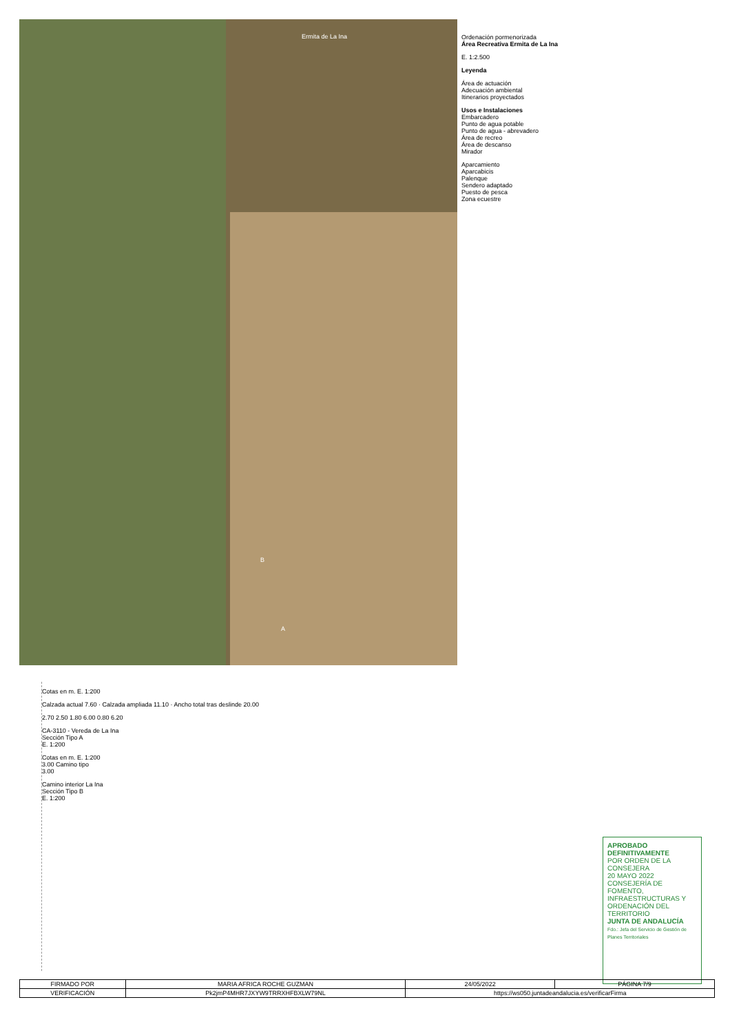Ermita de La Ina
A
B
Ordenación pormenorizada
Área Recreativa Ermita de La Ina
E. 1:2.500
Leyenda
Área de actuación
Adecuación ambiental
Itinerarios proyectados
Usos e Instalaciones
Embarcadero
Punto de agua potable
Punto de agua - abrevadero
Área de recreo
Área de descanso
Mirador
Aparcamiento
Aparcabicis
Palenque
Sendero adaptado
Puesto de pesca
Zona ecuestre
Cotas en m. E. 1:200
Calzada actual 7.60 · Calzada ampliada 11.10 · Ancho total tras deslinde 20.00
2.70 2.50 1.80 6.00 0.80 6.20
CA-3110 - Vereda de La Ina
Sección Tipo A
E. 1:200
Cotas en m. E. 1:200
3.00 Camino tipo
3.00
Camino interior La Ina
Sección Tipo B
E. 1:200
APROBADO DEFINITIVAMENTE
POR ORDEN DE LA CONSEJERA
20 MAYO 2022
CONSEJERÍA DE FOMENTO, INFRAESTRUCTURAS Y ORDENACIÓN DEL TERRITORIO
JUNTA DE ANDALUCÍA
Fdo.: Jefa del Servicio de Gestión de Planes Territoriales
| FIRMADO POR | MARIA AFRICA ROCHE GUZMAN | | 24/05/2022 | PÁGINA 7/9 |
| VERIFICACIÓN | Pk2jmP4MHR7JXYW9TRRXHFBXLW79NL | https://ws050.juntadeandalucia.es/verificarFirma | | |